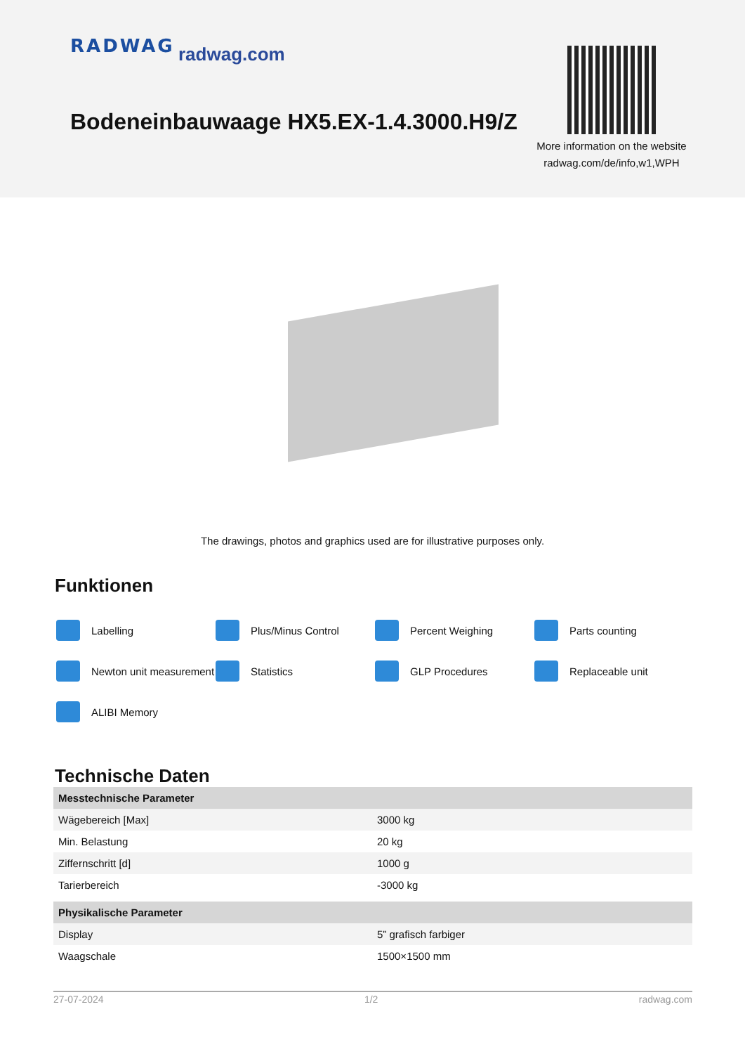RADWAG radwag.com
Bodeneinbauwaage HX5.EX-1.4.3000.H9/Z
More information on the website radwag.com/de/info,w1,WPH
The drawings, photos and graphics used are for illustrative purposes only.
Funktionen
Labelling
Plus/Minus Control
Percent Weighing
Parts counting
Newton unit measurement
Statistics
GLP Procedures
Replaceable unit
ALIBI Memory
Technische Daten
| Messtechnische Parameter | |
| --- | --- |
| Wägebereich [Max] | 3000 kg |
| Min. Belastung | 20 kg |
| Ziffernschritt [d] | 1000 g |
| Tarierbereich | -3000 kg |
| Physikalische Parameter | |
| Display | 5” grafisch farbiger |
| Waagschale | 1500×1500 mm |
27-07-2024 1/2 radwag.com